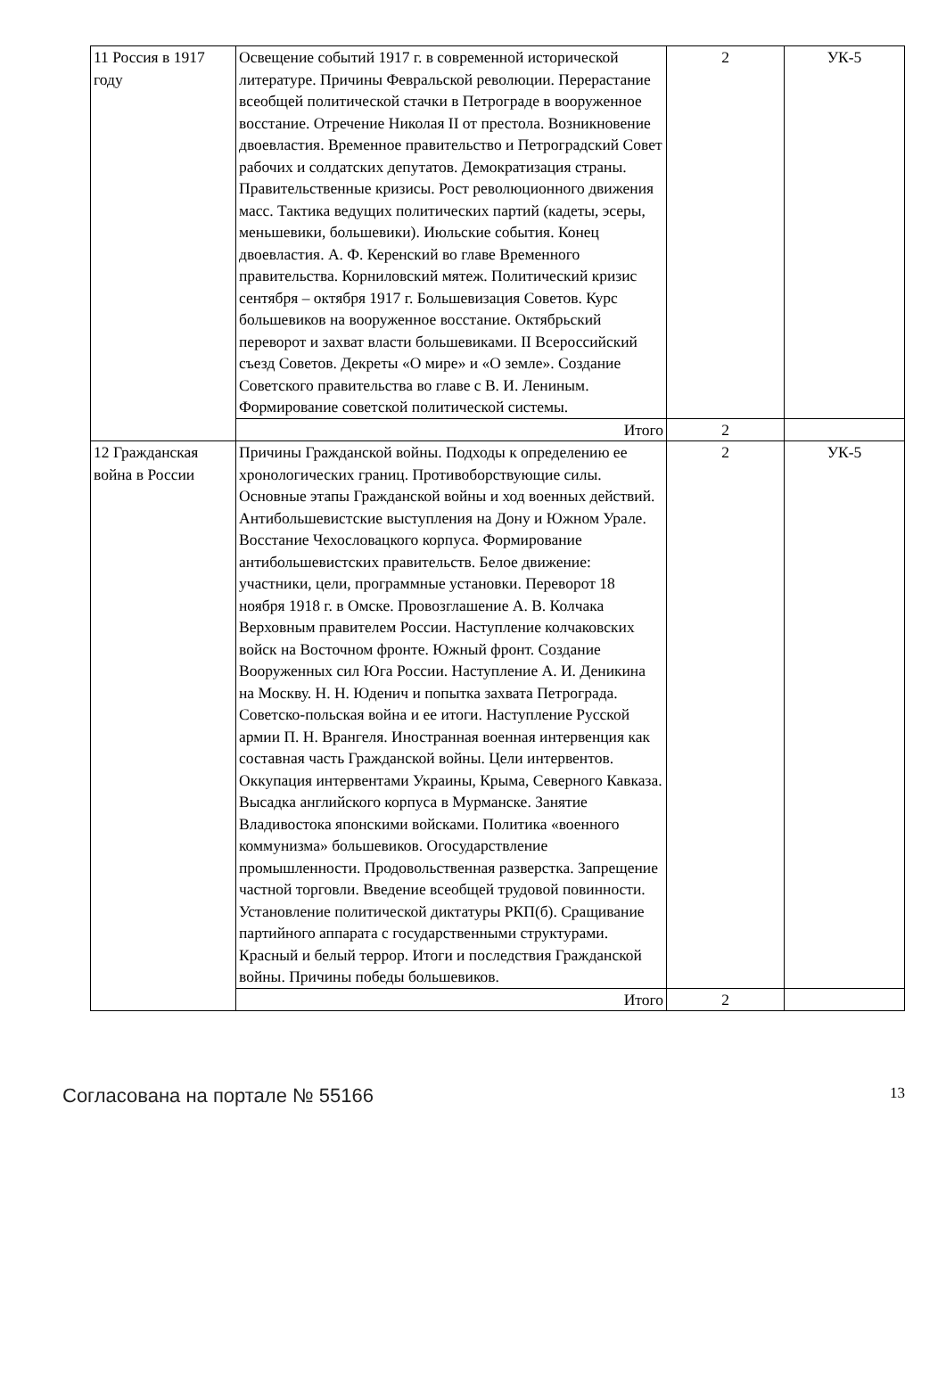| 11 Россия в 1917 году | Освещение событий 1917 г. в современной исторической литературе. Причины Февральской революции. Перерастание всеобщей политической стачки в Петрограде в вооруженное восстание. Отречение Николая II от престола. Возникновение двоевластия. Временное правительство и Петроградский Совет рабочих и солдатских депутатов. Демократизация страны. Правительственные кризисы. Рост революционного движения масс. Тактика ведущих политических партий (кадеты, эсеры, меньшевики, большевики). Июльские события. Конец двоевластия. А. Ф. Керенский во главе Временного правительства. Корниловский мятеж. Политический кризис сентября – октября 1917 г. Большевизация Советов. Курс большевиков на вооруженное восстание. Октябрьский переворот и захват власти большевиками. II Всероссийский съезд Советов. Декреты «О мире» и «О земле». Создание Советского правительства во главе с В. И. Лениным. Формирование советской политической системы. | 2 | УК-5 |
| | Итого | 2 | |
| 12 Гражданская война в России | Причины Гражданской войны. Подходы к определению ее хронологических границ. Противоборствующие силы. Основные этапы Гражданской войны и ход военных действий. Антибольшевистские выступления на Дону и Южном Урале. Восстание Чехословацкого корпуса. Формирование антибольшевистских правительств. Белое движение: участники, цели, программные установки. Переворот 18 ноября 1918 г. в Омске. Провозглашение А. В. Колчака Верховным правителем России. Наступление колчаковских войск на Восточном фронте. Южный фронт. Создание Вооруженных сил Юга России. Наступление А. И. Деникина на Москву. Н. Н. Юденич и попытка захвата Петрограда. Советско-польская война и ее итоги. Наступление Русской армии П. Н. Врангеля. Иностранная военная интервенция как составная часть Гражданской войны. Цели интервентов. Оккупация интервентами Украины, Крыма, Северного Кавказа. Высадка английского корпуса в Мурманске. Занятие Владивостока японскими войсками. Политика «военного коммунизма» большевиков. Огосударствление промышленности. Продовольственная разверстка. Запрещение частной торговли. Введение всеобщей трудовой повинности. Установление политической диктатуры РКП(б). Сращивание партийного аппарата с государственными структурами. Красный и белый террор. Итоги и последствия Гражданской войны. Причины победы большевиков. | 2 | УК-5 |
| | Итого | 2 | |
Согласована на портале № 55166 13